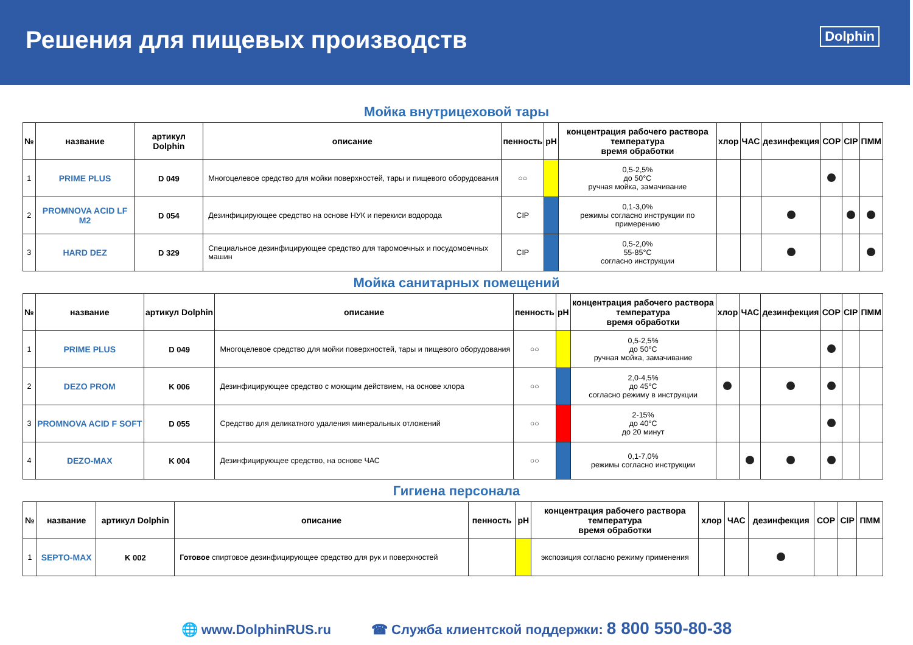Решения для пищевых производств
Dolphin
Мойка внутрицеховой тары
| № | название | артикул Dolphin | описание | пенность | pH | концентрация рабочего раствора температура время обработки | хлор | ЧАС | дезинфекция | СОР | CIP | ПММ |
| --- | --- | --- | --- | --- | --- | --- | --- | --- | --- | --- | --- | --- |
| 1 | PRIME PLUS | D 049 | Многоцелевое средство для мойки поверхностей, тары и пищевого оборудования | ○○ | | 0,5-2,5% до 50°C ручная мойка, замачивание | | | | | | |
| 2 | PROMNOVA ACID LF M2 | D 054 | Дезинфицирующее средство на основе НУК и перекиси водорода | CIP | | 0,1-3,0% режимы согласно инструкции по примерению | | | | | | |
| 3 | HARD DEZ | D 329 | Специальное дезинфицирующее средство для таромоечных и посудомоечных машин | CIP | | 0,5-2,0% 55-85°C согласно инструкции | | | | | | |
Мойка санитарных помещений
| № | название | артикул Dolphin | описание | пенность | pH | концентрация рабочего раствора температура время обработки | хлор | ЧАС | дезинфекция | СОР | CIP | ПММ |
| --- | --- | --- | --- | --- | --- | --- | --- | --- | --- | --- | --- | --- |
| 1 | PRIME PLUS | D 049 | Многоцелевое средство для мойки поверхностей, тары и пищевого оборудования | ○○ | | 0,5-2,5% до 50°C ручная мойка, замачивание | | | | | | |
| 2 | DEZO PROM | K 006 | Дезинфицирующее средство с моющим действием, на основе хлора | ○○ | | 2,0-4,5% до 45°C согласно режиму в инструкции | | | | | | |
| 3 | PROMNOVA ACID F SOFT | D 055 | Средство для деликатного удаления минеральных отложений | ○○ | | 2-15% до 40°C до 20 минут | | | | | | |
| 4 | DEZO-MAX | K 004 | Дезинфицирующее средство, на основе ЧАС | ○○ | | 0,1-7,0% режимы согласно инструкции | | | | | | |
Гигиена персонала
| № | название | артикул Dolphin | описание | пенность | pH | концентрация рабочего раствора температура время обработки | хлор | ЧАС | дезинфекция | СОР | CIP | ПММ |
| --- | --- | --- | --- | --- | --- | --- | --- | --- | --- | --- | --- | --- |
| 1 | SEPTO-MAX | K 002 | Готовое спиртовое дезинфицирующее средство для рук и поверхностей | | | экспозиция согласно режиму применения | | | | | | |
🌐 www.DolphinRUS.ru ☎ Служба клиентской поддержки: 8 800 550-80-38